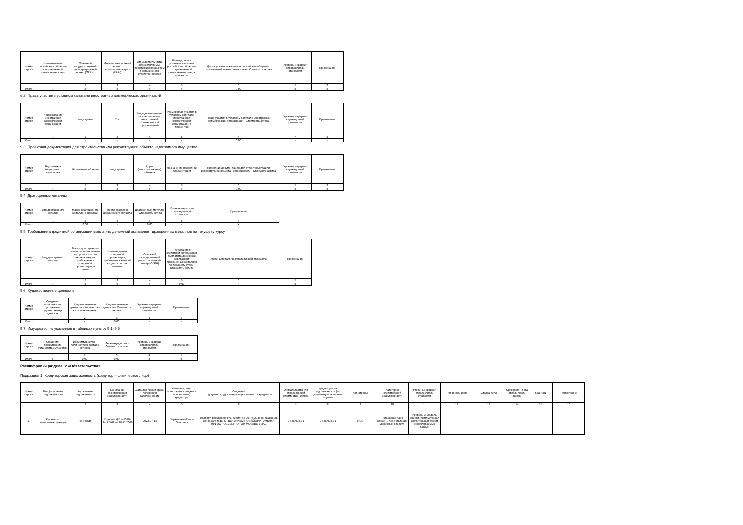| Номер строки | Наименование российского общества с ограниченной ответственностью | Основной государственный регистрационный номер (ОГРН) | Идентификационный номер налогоплательщика (ИНН) | Виды деятельности, осуществляемые российским обществом с ограниченной ответственностью | Размер доли в уставном капитале российского общества с ограниченной ответственностью, в процентах | Доли в уставном капитале российских обществ с ограниченной ответственностью - Стоимость актива | Уровень иерархии справедливой стоимости | Примечание |
| --- | --- | --- | --- | --- | --- | --- | --- | --- |
| | 1 | 2 | 3 | 4 | 5 | 6 | 7 | 8 |
| Итого | x | x | x | x | x | 0,00 | x | x |
9.2. Права участия в уставном капитале иностранных коммерческих организаций
| Номер строки | Наименование иностранной коммерческой организации | Код страны | TIN | Виды деятельности, осуществляемые иностранной коммерческой организацией | Размер прав участия в уставном капитале иностранной коммерческой организации, в процентах | Права участия в уставном капитале иностранных коммерческих организаций - Стоимость актива | Уровень иерархии справедливой стоимости | Примечание |
| --- | --- | --- | --- | --- | --- | --- | --- | --- |
| | 1 | 2 | 3 | 4 | 5 | 6 | 7 | 8 |
| Итого | x | x | x | x | x | 0,00 | x | x |
9.3. Проектная документация для строительства или реконструкции объекта недвижимого имущества
| Номер строки | Вид объекта недвижимого имущества | Назначение объекта | Код страны | Адрес (местоположение) объекта | Назначение проектной документации | Проектная документация для строительства или реконструкции объекта недвижимости - Стоимость актива | Уровень иерархии справедливой стоимости | Примечание |
| --- | --- | --- | --- | --- | --- | --- | --- | --- |
| | 1 | 2 | 3 | 4 | 5 | 6 | 7 | 8 |
| Итого | x | x | x | x | x | 0,00 | x | x |
9.4. Драгоценные металлы
| Номер строки | Вид драгоценного металла | Масса драгоценного металла, в граммах | Место хранения драгоценного металла | Драгоценные металлы - Стоимость актива | Уровень иерархии справедливой стоимости | Примечание |
| --- | --- | --- | --- | --- | --- | --- |
| | 1 | 2 | 3 | 4 | 5 | 6 |
| Итого | x | 0,00 | x | 0,00 | x | x |
9.5. Требования к кредитной организации выплатить денежный эквивалент драгоценных металлов по текущему курсу
| Номер строки | Вид драгоценного металла | Масса драгоценного металла, в отношении которого в состав активов входит требование к кредитной организации, в граммах | Наименование кредитной организации, требование к которой входит в состав активов | Основной государственный регистрационный номер (ОГРН) | Требования к кредитной организации выплатить денежный эквивалент драгоценных металлов по текущему курсу - Стоимость актива | Уровень иерархии справедливой стоимости | Примечание |
| --- | --- | --- | --- | --- | --- | --- | --- |
| | 1 | 2 | 3 | 4 | 5 | 6 | 7 |
| Итого | x | x | x | x | 0,00 | x | x |
9.6. Художественные ценности
| Номер строки | Сведения, позволяющие установить художественную ценность | Художественные ценности - Количество в составе активов | Художественные ценности - Стоимость актива | Уровень иерархии справедливой стоимости | Примечание |
| --- | --- | --- | --- | --- | --- |
| | 1 | 2 | 3 | 4 | 5 |
| Итого | x | x | 0,00 | x | x |
9.7. Имущество, не указанное в таблицах пунктов 9.1–9.6
| Номер строки | Сведения, позволяющие установить имущество | Иное имущество - Количество в составе активов | Иное имущество - Стоимость актива | Уровень иерархии справедливой стоимости | Примечание |
| --- | --- | --- | --- | --- | --- |
| | 1 | 2 | 3 | 4 | 5 |
| Итого | x | 0,00 | 0,00 | x | x |
Расшифровки раздела IV «Обязательства»
Подраздел 1. Кредиторская задолженность (кредитор – физическое лицо)
| Номер строки | Вид (описание) задолженности | Код валюты задолженности | Основание возникновения задолженности | Дата окончания срока погашения задолженности | Фамилия, имя, отчество (последнее – при наличии) кредитора | Сведения о документе, удостоверяющем личность кредитора | Обязательства (по справедливой стоимости) - сумма | Кредиторская задолженность (по документу-основанию) - сумма | Код страны | Категория кредиторской задолженности | Уровень иерархии справедливой стоимости | Тип сделки репо | Ставка репо | Срок репо - дата второй части сделки | Код ISIN | Примечание |
| --- | --- | --- | --- | --- | --- | --- | --- | --- | --- | --- | --- | --- | --- | --- | --- | --- |
| | 1 | 2 | 3 | 4 | 5 | 6 | 7 | 8 | 9 | 10 | 11 | 12 | 13 | 14 | 15 | 16 |
| 1 | Расчеты по начислению доходов | 643-RUB | Правила ДУ №1310-94147761 от 20.11.2008 | 2022.07.14 | Пархоменко Игорь Олегович | Паспорт гражданина РФ, серия: 45 09, № 204868, выдан: 28 июня 2007 года, ОТДЕЛЕНИЕМ ПО РАЙОНУ РАМЕНКИ ОУФМС РОССИИ ПО ГОР. МОСКВЕ В ЗАО | 9 638 003,84 | 9 638 003,84 | RUS | Погашение паев (обмен), перечисление денежных средств | Уровень 3: Модель оценки, использующая значительный объем ненаблюдаемых данных | - | | - | - | - |